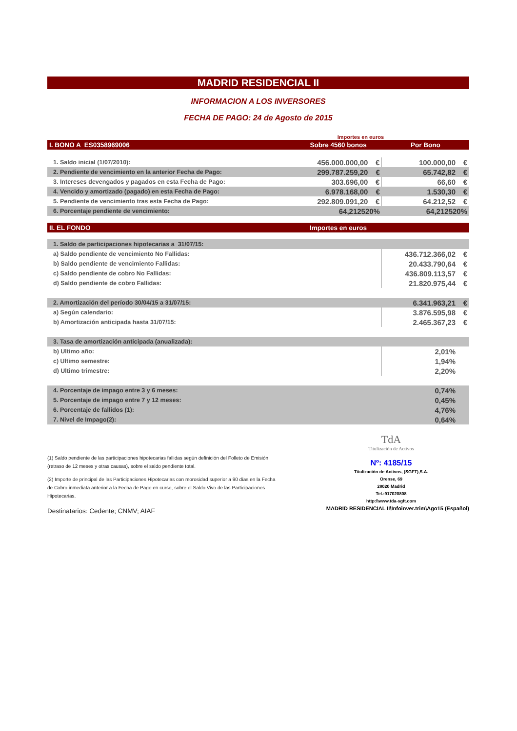MADRID RESIDENCIAL II
INFORMACION A LOS INVERSORES
FECHA DE PAGO: 24 de Agosto de 2015
Importes en euros
| I. BONO A ES0358969006 | Sobre 4560 bonos | | Por Bono | |
| 1. Saldo inicial (1/07/2010): | 456.000.000,00 | € | 100.000,00 | € |
| 2. Pendiente de vencimiento en la anterior Fecha de Pago: | 299.787.259,20 | € | 65.742,82 | € |
| 3. Intereses devengados y pagados en esta Fecha de Pago: | 303.696,00 | € | 66,60 | € |
| 4. Vencido y amortizado (pagado) en esta Fecha de Pago: | 6.978.168,00 | € | 1.530,30 | € |
| 5. Pendiente de vencimiento tras esta Fecha de Pago: | 292.809.091,20 | € | 64.212,52 | € |
| 6. Porcentaje pendiente de vencimiento: | 64,212520% | | 64,212520% | |
| II. EL FONDO | Importes en euros | | | |
| 1. Saldo de participaciones hipotecarias a 31/07/15: | | | | |
| a) Saldo pendiente de vencimiento No Fallidas: | | | 436.712.366,02 | € |
| b) Saldo pendiente de vencimiento Fallidas: | | | 20.433.790,64 | € |
| c) Saldo pendiente de cobro No Fallidas: | | | 436.809.113,57 | € |
| d) Saldo pendiente de cobro Fallidas: | | | 21.820.975,44 | € |
| 2. Amortización del período 30/04/15 a 31/07/15: | | | 6.341.963,21 | € |
| a) Según calendario: | | | 3.876.595,98 | € |
| b) Amortización anticipada hasta 31/07/15: | | | 2.465.367,23 | € |
| 3. Tasa de amortización anticipada (anualizada): | | | | |
| b) Ultimo año: | | | 2,01% | |
| c) Ultimo semestre: | | | 1,94% | |
| d) Ultimo trimestre: | | | 2,20% | |
| 4. Porcentaje de impago entre 3 y 6 meses: | | | 0,74% | |
| 5. Porcentaje de impago entre 7 y 12 meses: | | | 0,45% | |
| 6. Porcentaje de fallidos (1): | | | 4,76% | |
| 7. Nivel de Impago(2): | | | 0,64% | |
(1) Saldo pendiente de las participaciones hipotecarias fallidas según definición del Folleto de Emisión (retraso de 12 meses y otras causas), sobre el saldo pendiente total.
(2) Importe de principal de las Participaciones Hipotecarias con morosidad superior a 90 días en la Fecha de Cobro inmediata anterior a la Fecha de Pago en curso, sobre el Saldo Vivo de las Participaciones Hipotecarias.
Destinatarios: Cedente; CNMV; AIAF
TdA
Titulización de Activos
Nº: 4185/15
Titulización de Activos, (SGFT),S.A.
Orense, 69
28020 Madrid
Tel.:917020808
http:\\www.tda-sgft.com
MADRID RESIDENCIAL II\Infoinver.trim\Ago15 (Español)